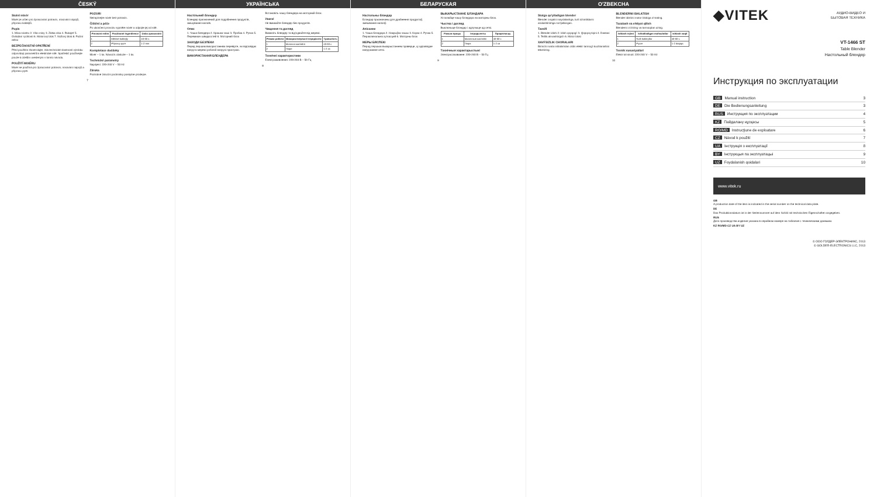ČESKÝ
Stolní mixér
Mixér je určen pro zpracování potravin, mixování nápojů, přípravu koktejlů.
Popis
1. Mísa mixéru 2. Víko mísy 3. Zátka víka 4. Rukojeť 5. Ovládání rychlostí 6. Motorový blok 7. Nožový blok 8. Pulzní režim
BEZPEČNOSTNÍ OPATŘENÍ
Před použitím zkontrolujte, zda technické vlastnosti výrobku odpovídají parametrům elektrické sítě. Spotřebič používejte pouze k účelům uvedeným v tomto návodu.
POUŽITÍ MIXÉRU
Mixér se používá pro zpracování potravin, mixování nápojů a přípravu pyré.
POZOR!
Nezapínejte mixér bez potravin.
Čištění a péče
Po ukončení provozu vypněte mixér a odpojte jej od sítě.
| Provozní režim | Používané ingredience | Doba zpracování |
| --- | --- | --- |
| 1 | Mléčné koktejly | 40-60 s |
| 2 | Přípravy pyré | 1-2 min |
Kompletace dodávky
Mixér – 1 ks. Návod k obsluze – 1 ks.
Technické parametry
Napájení: 220-240 V ~ 50 Hz
Záruka
Podrobné záruční podmínky poskytne prodejce.
7
УКРАЇНСЬКА
Настільний блендер
Блендер призначений для подрібнення продуктів, змішування напоїв.
Опис
1. Чаша блендера 2. Кришка чаші 3. Пробка 4. Ручка 5. Перемикач швидкостей 6. Моторний блок
ЗАХОДИ БЕЗПЕКИ
Перед першим використанням перевірте, чи відповідає напруга мережі робочій напрузі пристрою.
ВИКОРИСТАННЯ БЛЕНДЕРА
Встановіть чашу блендера на моторний блок.
Увага!
Не вмикайте блендер без продуктів.
Чищення та догляд
Вимкніть блендер та від'єднайте від мережі.
| Режим роботи | Використовувані інгредієнти | Тривалість |
| --- | --- | --- |
| 1 | Молочні коктейлі | 40-60 с |
| 2 | Пюре | 1-2 хв |
Технічні характеристики
Електроживлення: 220-240 В ~ 50 Гц
8
БЕЛАРУСКАЯ
Настольны блэндар
Блэндар прызначаны для драбнення прадуктаў, змешвання напояў.
Апісанне
1. Чаша блэндара 2. Накрыўка чашы 3. Корак 4. Ручка 5. Пераключальнік хуткасцей 6. Маторны блок
МЕРЫ БЯСПЕКІ
Перад першым выкарыстаннем праверце, ці адпавядае напружанне сеткі.
ВЫКАРЫСТАННЕ БЛЭНДАРА
Усталюйце чашу блэндара на маторны блок.
Чыстка і догляд
Выключыце блэндар і адлучыце ад сеткі.
| Рэжым працы | Інгрэдыенты | Працягласць |
| --- | --- | --- |
| 1 | Малочныя кактэйлі | 40-60 с |
| 2 | Пюрэ | 1-2 хв |
Тэхнічныя характарыстыкі
Электрасілкаванне: 220-240 В ~ 50 Гц
9
O'ZBEKCHA
Stolga qo'yiladigan blender
Blender ovqatni maydalashga, turli ichimliklarni aralashtirishga mo'ljallangan.
Tavsifi
1. Blender idishi 2. Idish qopqog'i 3. Qopqoq tiqini 4. Dastasi 5. Tezlik almashtirgich 6. Motor bloki
XAVFSIZLIK CHORALARI
Birinchi marta ishlatishdan oldin elektr tarmog'i kuchlanishini tekshiring.
BLENDERNI ISHLATISH
Blender idishini motor blokiga o'rnating.
Tozalash va ehtiyot qilish
Blenderni o'chiring va tarmoqdan uzing.
| Ishlash rejimi | Ishlatiladigan mahsulotlar | Ishlash vaqti |
| --- | --- | --- |
| 1 | Sutli kokteyllar | 40-60 s |
| 2 | Pyure | 1-2 daqiqa |
Texnik xususiyatlari
Elektr ta'minoti: 220-240 V ~ 50 Hz
10
◆VITEK АУДИО-ВИДЕО И
БЫТОВАЯ ТЕХНИКА
VT-1466 ST
Table Blender
Настольный блендер
Инструкция по эксплуатации
GB Manual instruction 3
DE Die Bedienungsanleitung 3
RUS Инструкция по эксплуатации 4
KZ Пайдалану нұсқасы 5
RO/MD Instrucţiune de exploatare 6
CZ Návod k použití 7
UA Інструкція з експлуатації 8
BY Інструкцыя па эксплуатацыі 9
UZ Foydalanish qoidalari 10
www.vitek.ru
GB
A production date of the item is indicated in the serial number on the technical data plate.
DE
Das Produktionsdatum ist in der Seriennummer auf dem Schild mit technischen Eigenschaften angegeben.
RUS
Дата производства изделия указана в серийном номере на табличке с техническими данными.
KZ RO/MD CZ UA BY UZ
© ООО ГОЛДЕР-ЭЛЕКТРОНИКС, 2013
© GOLDER-ELECTRONICS LLC, 2013